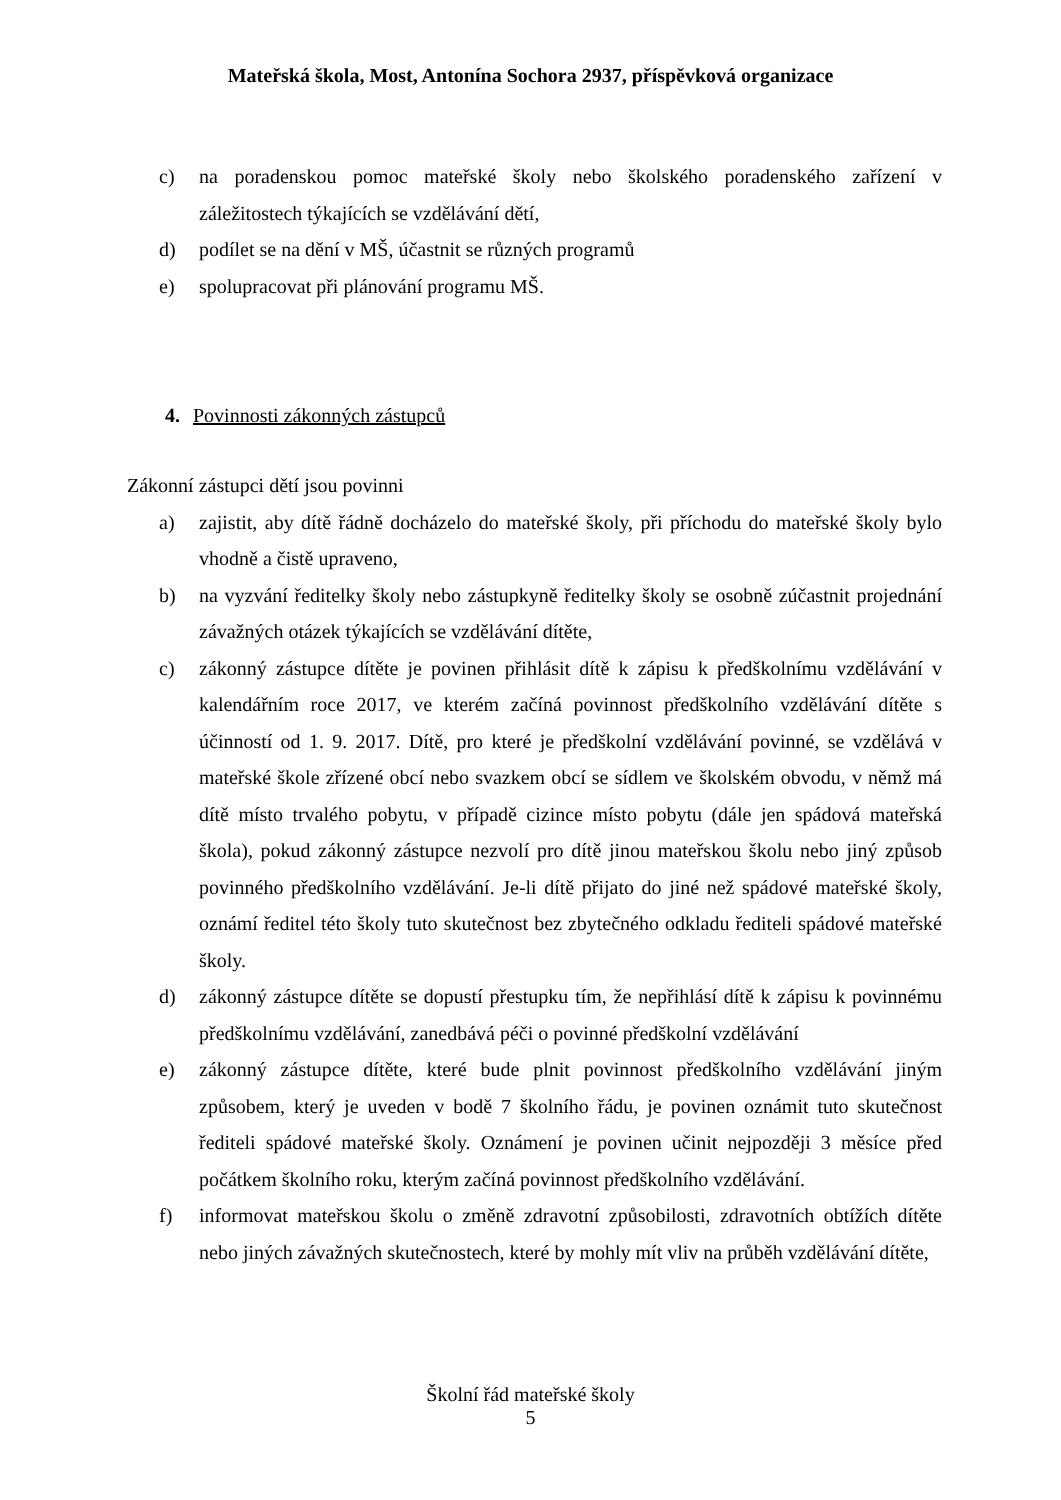Mateřská škola, Most, Antonína Sochora 2937, příspěvková organizace
c) na poradenskou pomoc mateřské školy nebo školského poradenského zařízení v záležitostech týkajících se vzdělávání dětí,
d) podílet se na dění v MŠ, účastnit se různých programů
e) spolupracovat při plánování programu MŠ.
4. Povinnosti zákonných zástupců
Zákonní zástupci dětí jsou povinni
a) zajistit, aby dítě řádně docházelo do mateřské školy, při příchodu do mateřské školy bylo vhodně a čistě upraveno,
b) na vyzvání ředitelky školy nebo zástupkyně ředitelky školy se osobně zúčastnit projednání závažných otázek týkajících se vzdělávání dítěte,
c) zákonný zástupce dítěte je povinen přihlásit dítě k zápisu k předškolnímu vzdělávání v kalendářním roce 2017, ve kterém začíná povinnost předškolního vzdělávání dítěte s účinností od 1. 9. 2017. Dítě, pro které je předškolní vzdělávání povinné, se vzdělává v mateřské škole zřízené obcí nebo svazkem obcí se sídlem ve školském obvodu, v němž má dítě místo trvalého pobytu, v případě cizince místo pobytu (dále jen spádová mateřská škola), pokud zákonný zástupce nezvolí pro dítě jinou mateřskou školu nebo jiný způsob povinného předškolního vzdělávání. Je-li dítě přijato do jiné než spádové mateřské školy, oznámí ředitel této školy tuto skutečnost bez zbytečného odkladu řediteli spádové mateřské školy.
d) zákonný zástupce dítěte se dopustí přestupku tím, že nepřihlásí dítě k zápisu k povinnému předškolnímu vzdělávání, zanedbává péči o povinné předškolní vzdělávání
e) zákonný zástupce dítěte, které bude plnit povinnost předškolního vzdělávání jiným způsobem, který je uveden v bodě 7 školního řádu, je povinen oznámit tuto skutečnost řediteli spádové mateřské školy. Oznámení je povinen učinit nejpozději 3 měsíce před počátkem školního roku, kterým začíná povinnost předškolního vzdělávání.
f) informovat mateřskou školu o změně zdravotní způsobilosti, zdravotních obtížích dítěte nebo jiných závažných skutečnostech, které by mohly mít vliv na průběh vzdělávání dítěte,
Školní řád mateřské školy
5